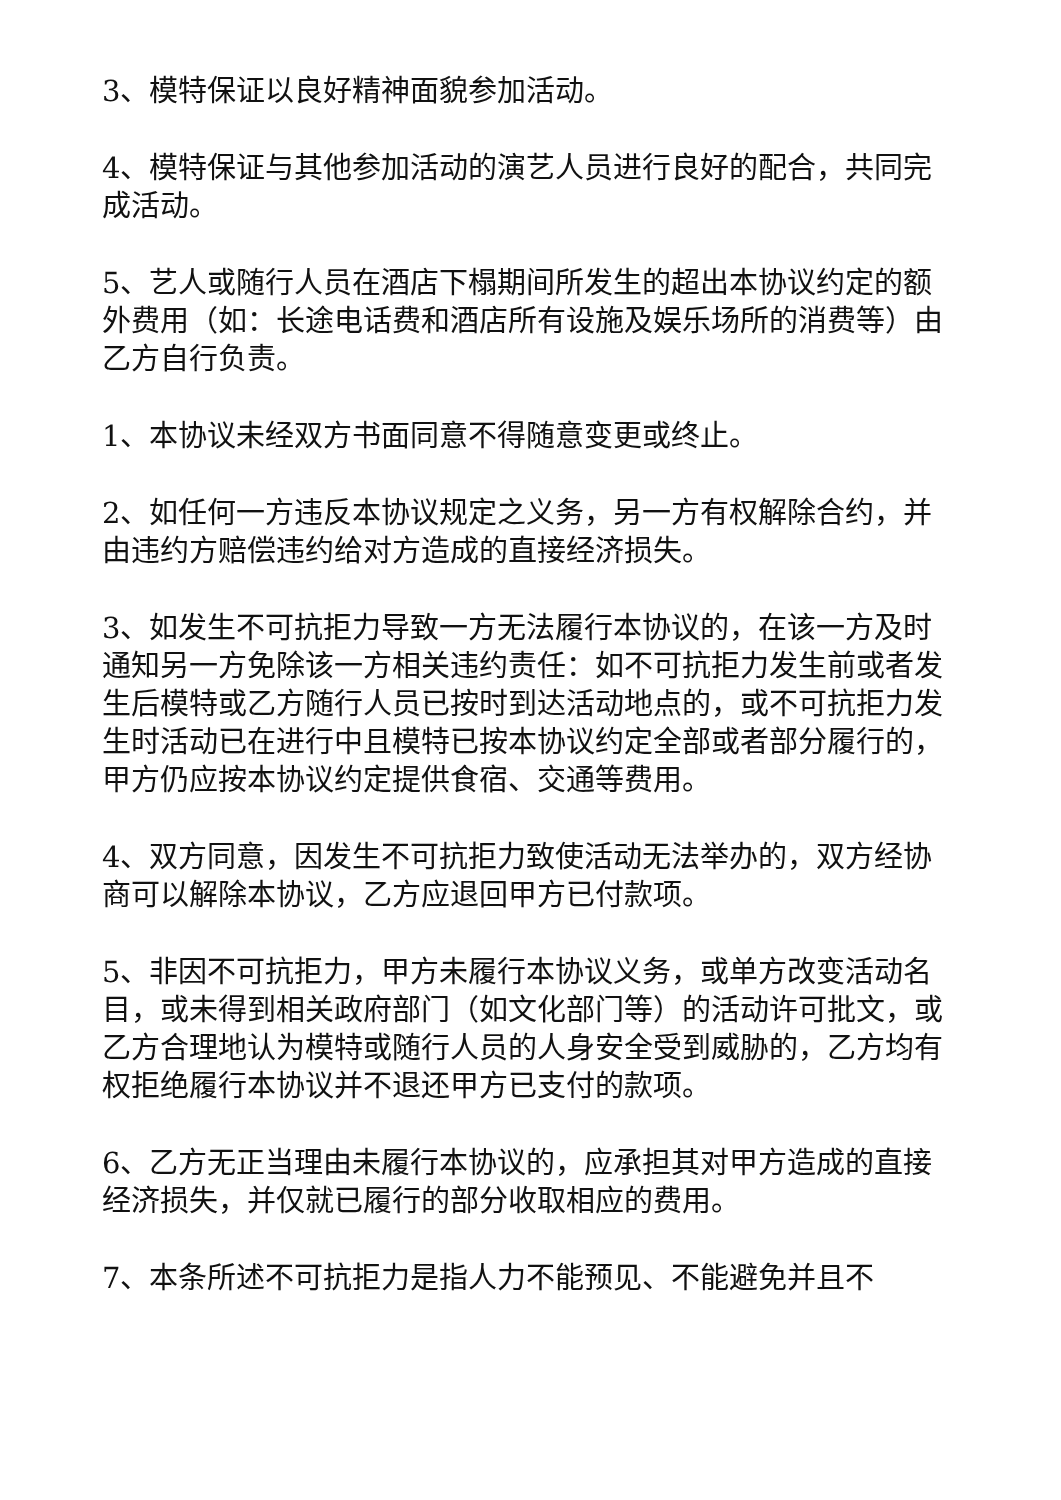3、模特保证以良好精神面貌参加活动。
4、模特保证与其他参加活动的演艺人员进行良好的配合，共同完成活动。
5、艺人或随行人员在酒店下榻期间所发生的超出本协议约定的额外费用（如：长途电话费和酒店所有设施及娱乐场所的消费等）由乙方自行负责。
1、本协议未经双方书面同意不得随意变更或终止。
2、如任何一方违反本协议规定之义务，另一方有权解除合约，并由违约方赔偿违约给对方造成的直接经济损失。
3、如发生不可抗拒力导致一方无法履行本协议的，在该一方及时通知另一方免除该一方相关违约责任：如不可抗拒力发生前或者发生后模特或乙方随行人员已按时到达活动地点的，或不可抗拒力发生时活动已在进行中且模特已按本协议约定全部或者部分履行的，甲方仍应按本协议约定提供食宿、交通等费用。
4、双方同意，因发生不可抗拒力致使活动无法举办的，双方经协商可以解除本协议，乙方应退回甲方已付款项。
5、非因不可抗拒力，甲方未履行本协议义务，或单方改变活动名目，或未得到相关政府部门（如文化部门等）的活动许可批文，或乙方合理地认为模特或随行人员的人身安全受到威胁的，乙方均有权拒绝履行本协议并不退还甲方已支付的款项。
6、乙方无正当理由未履行本协议的，应承担其对甲方造成的直接经济损失，并仅就已履行的部分收取相应的费用。
7、本条所述不可抗拒力是指人力不能预见、不能避免并且不